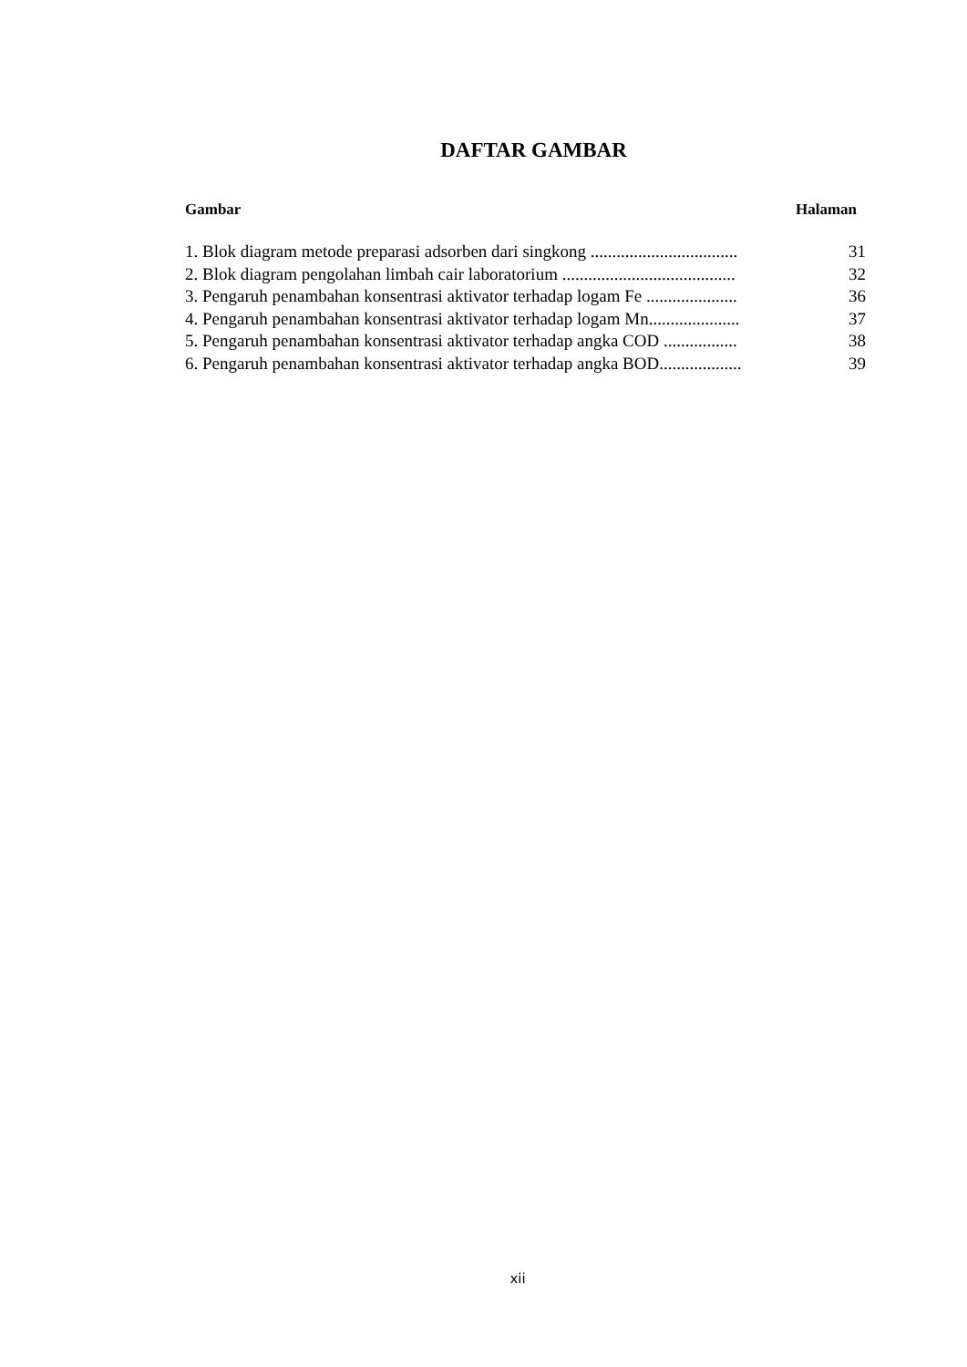DAFTAR GAMBAR
Gambar Halaman
1. Blok diagram metode preparasi adsorben dari singkong .................................. 31
2. Blok diagram pengolahan limbah cair laboratorium ........................................ 32
3. Pengaruh penambahan konsentrasi aktivator terhadap logam Fe ..................... 36
4. Pengaruh penambahan konsentrasi aktivator terhadap logam Mn..................... 37
5. Pengaruh penambahan konsentrasi aktivator terhadap angka COD ................. 38
6. Pengaruh penambahan konsentrasi aktivator terhadap angka BOD................... 39
xii